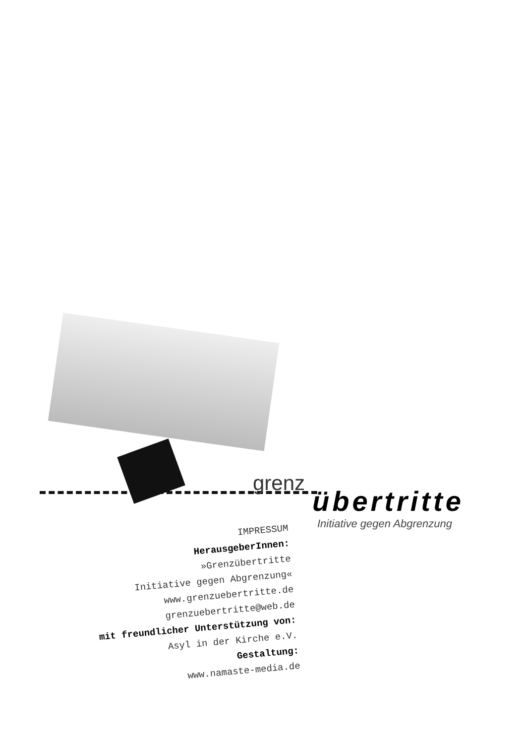grenz
übertritte
Initiative gegen Abgrenzung
IMPRESSUM
HerausgeberInnen:
»Grenzübertritte
Initiative gegen Abgrenzung«
www.grenzuebertritte.de
grenzuebertritte@web.de
mit freundlicher Unterstützung von:
Asyl in der Kirche e.V.
Gestaltung:
www.namaste-media.de